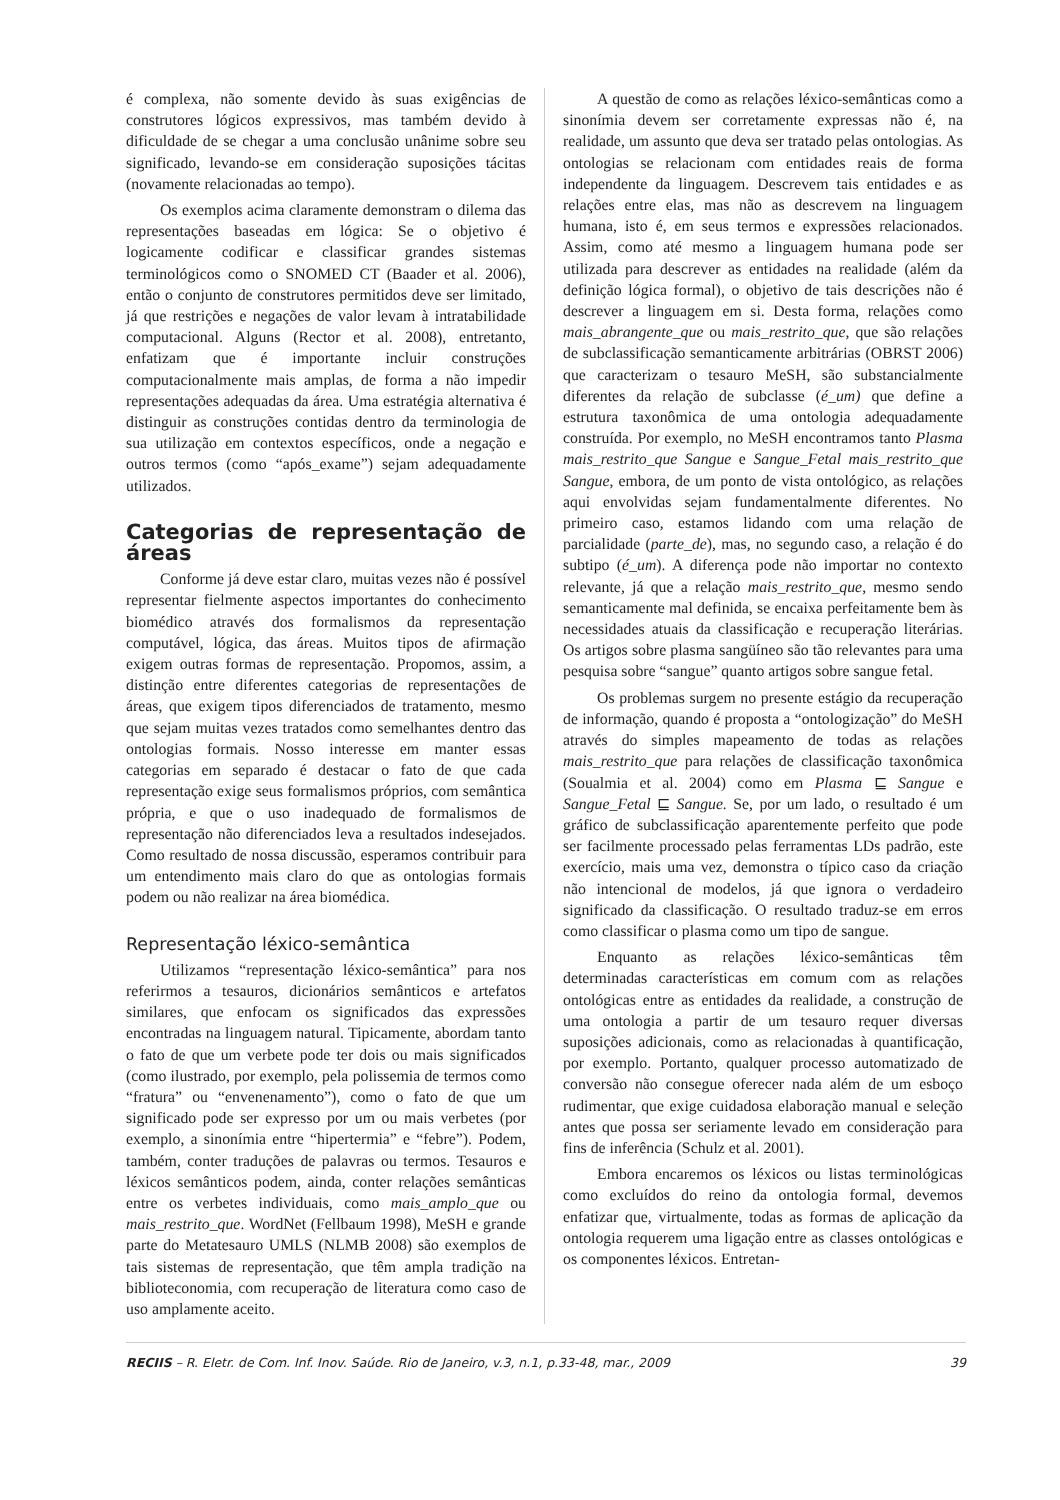é complexa, não somente devido às suas exigências de construtores lógicos expressivos, mas também devido à dificuldade de se chegar a uma conclusão unânime sobre seu significado, levando-se em consideração suposições tácitas (novamente relacionadas ao tempo).
Os exemplos acima claramente demonstram o dilema das representações baseadas em lógica: Se o objetivo é logicamente codificar e classificar grandes sistemas terminológicos como o SNOMED CT (Baader et al. 2006), então o conjunto de construtores permitidos deve ser limitado, já que restrições e negações de valor levam à intratabilidade computacional. Alguns (Rector et al. 2008), entretanto, enfatizam que é importante incluir construções computacionalmente mais amplas, de forma a não impedir representações adequadas da área. Uma estratégia alternativa é distinguir as construções contidas dentro da terminologia de sua utilização em contextos específicos, onde a negação e outros termos (como “após_exame”) sejam adequadamente utilizados.
Categorias de representação de áreas
Conforme já deve estar claro, muitas vezes não é possível representar fielmente aspectos importantes do conhecimento biomédico através dos formalismos da representação computável, lógica, das áreas. Muitos tipos de afirmação exigem outras formas de representação. Propomos, assim, a distinção entre diferentes categorias de representações de áreas, que exigem tipos diferenciados de tratamento, mesmo que sejam muitas vezes tratados como semelhantes dentro das ontologias formais. Nosso interesse em manter essas categorias em separado é destacar o fato de que cada representação exige seus formalismos próprios, com semântica própria, e que o uso inadequado de formalismos de representação não diferenciados leva a resultados indesejados. Como resultado de nossa discussão, esperamos contribuir para um entendimento mais claro do que as ontologias formais podem ou não realizar na área biomédica.
Representação léxico-semântica
Utilizamos “representação léxico-semântica” para nos referirmos a tesauros, dicionários semânticos e artefatos similares, que enfocam os significados das expressões encontradas na linguagem natural. Tipicamente, abordam tanto o fato de que um verbete pode ter dois ou mais significados (como ilustrado, por exemplo, pela polissemia de termos como “fratura” ou “envenenamento”), como o fato de que um significado pode ser expresso por um ou mais verbetes (por exemplo, a sinonímia entre “hipertermia” e “febre”). Podem, também, conter traduções de palavras ou termos. Tesauros e léxicos semânticos podem, ainda, conter relações semânticas entre os verbetes individuais, como mais_amplo_que ou mais_restrito_que. WordNet (Fellbaum 1998), MeSH e grande parte do Metatesauro UMLS (NLMB 2008) são exemplos de tais sistemas de representação, que têm ampla tradição na biblioteconomia, com recuperação de literatura como caso de uso amplamente aceito.
A questão de como as relações léxico-semânticas como a sinonímia devem ser corretamente expressas não é, na realidade, um assunto que deva ser tratado pelas ontologias. As ontologias se relacionam com entidades reais de forma independente da linguagem. Descrevem tais entidades e as relações entre elas, mas não as descrevem na linguagem humana, isto é, em seus termos e expressões relacionados. Assim, como até mesmo a linguagem humana pode ser utilizada para descrever as entidades na realidade (além da definição lógica formal), o objetivo de tais descrições não é descrever a linguagem em si. Desta forma, relações como mais_abrangente_que ou mais_restrito_que, que são relações de subclassificação semanticamente arbitrárias (OBRST 2006) que caracterizam o tesauro MeSH, são substancialmente diferentes da relação de subclasse (é_um) que define a estrutura taxonômica de uma ontologia adequadamente construída. Por exemplo, no MeSH encontramos tanto Plasma mais_restrito_que Sangue e Sangue_Fetal mais_restrito_que Sangue, embora, de um ponto de vista ontológico, as relações aqui envolvidas sejam fundamentalmente diferentes. No primeiro caso, estamos lidando com uma relação de parcialidade (parte_de), mas, no segundo caso, a relação é do subtipo (é_um). A diferença pode não importar no contexto relevante, já que a relação mais_restrito_que, mesmo sendo semanticamente mal definida, se encaixa perfeitamente bem às necessidades atuais da classificação e recuperação literárias. Os artigos sobre plasma sangüíneo são tão relevantes para uma pesquisa sobre “sangue” quanto artigos sobre sangue fetal.
Os problemas surgem no presente estágio da recuperação de informação, quando é proposta a “ontologização” do MeSH através do simples mapeamento de todas as relações mais_restrito_que para relações de classificação taxonômica (Soualmia et al. 2004) como em Plasma ⊑ Sangue e Sangue_Fetal ⊑ Sangue. Se, por um lado, o resultado é um gráfico de subclassificação aparentemente perfeito que pode ser facilmente processado pelas ferramentas LDs padrão, este exercício, mais uma vez, demonstra o típico caso da criação não intencional de modelos, já que ignora o verdadeiro significado da classificação. O resultado traduz-se em erros como classificar o plasma como um tipo de sangue.
Enquanto as relações léxico-semânticas têm determinadas características em comum com as relações ontológicas entre as entidades da realidade, a construção de uma ontologia a partir de um tesauro requer diversas suposições adicionais, como as relacionadas à quantificação, por exemplo. Portanto, qualquer processo automatizado de conversão não consegue oferecer nada além de um esboço rudimentar, que exige cuidadosa elaboração manual e seleção antes que possa ser seriamente levado em consideração para fins de inferência (Schulz et al. 2001).
Embora encaremos os léxicos ou listas terminológicas como excluídos do reino da ontologia formal, devemos enfatizar que, virtualmente, todas as formas de aplicação da ontologia requerem uma ligação entre as classes ontológicas e os componentes léxicos. Entretan-
RECIIS – R. Eletr. de Com. Inf. Inov. Saúde. Rio de Janeiro, v.3, n.1, p.33-48, mar., 2009 39